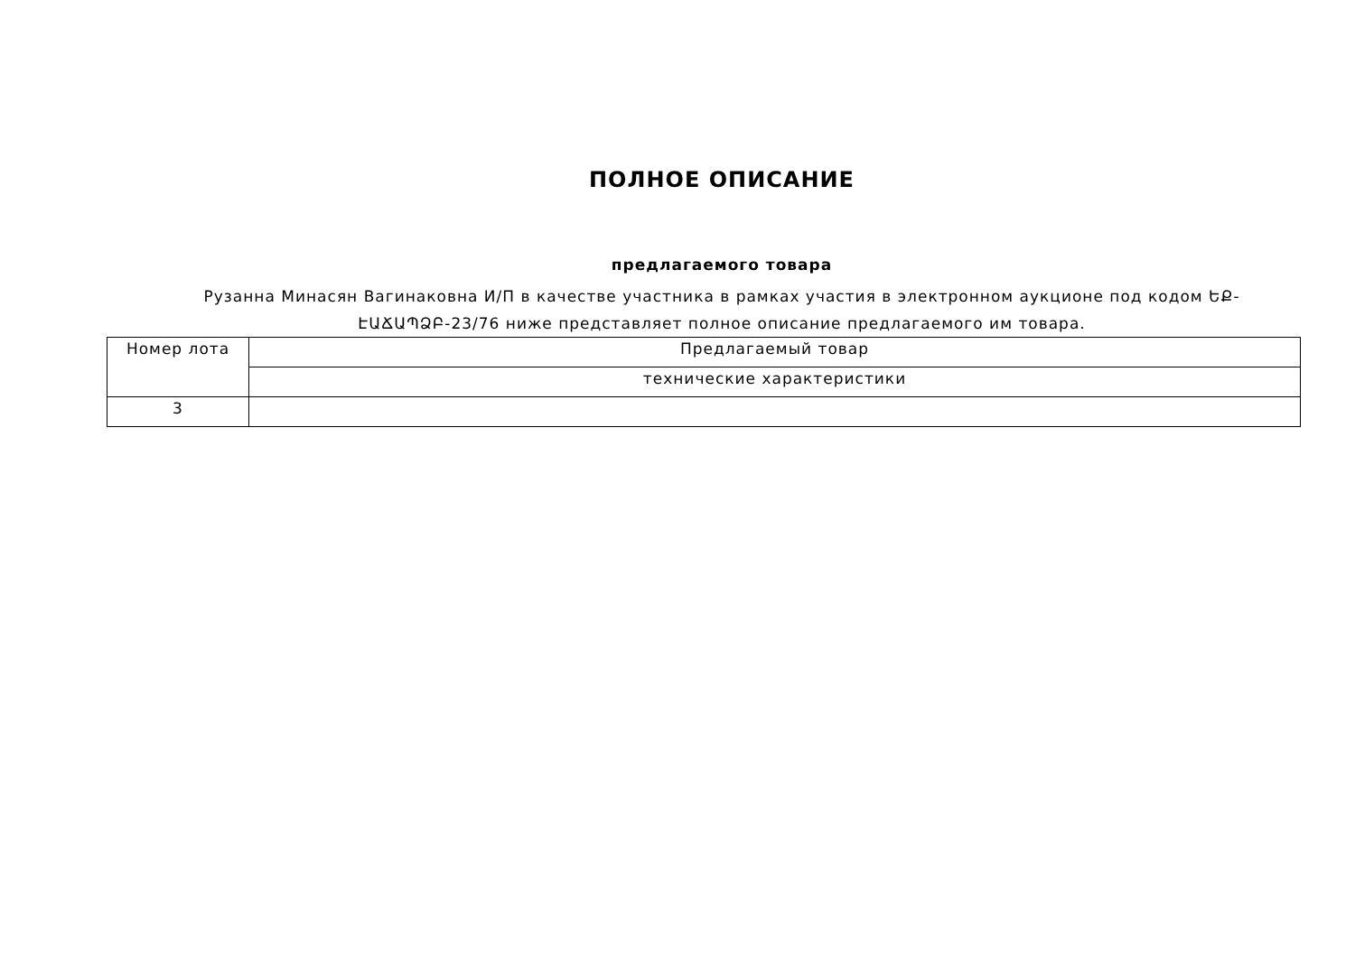ПОЛНОЕ ОПИСАНИЕ
предлагаемого товара
Рузанна Минасян Вагинаковна И/П в качестве участника в рамках участия в электронном аукционе под кодом ԵՔ-ԷԱՃԱՊՁԲ-23/76 ниже представляет полное описание предлагаемого им товара.
| Номер лота | Предлагаемый товар |
| --- | --- |
| | технические характеристики |
| 3 | |